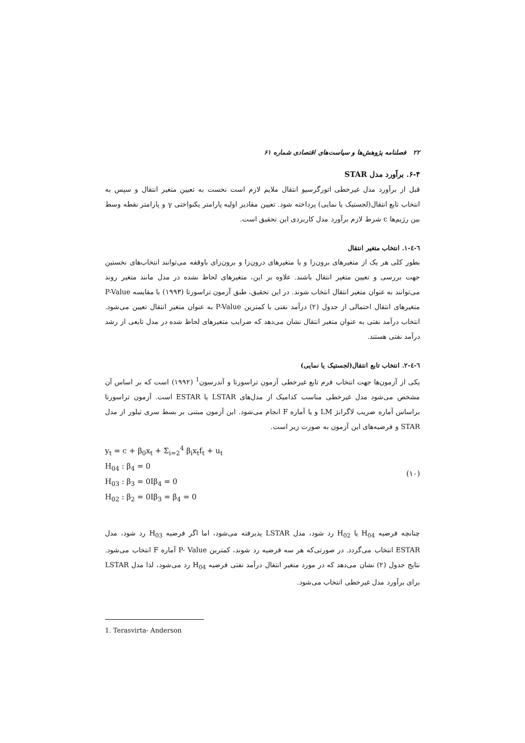۲۲ فصلنامه پژوهش‌ها و سیاست‌های اقتصادی شماره ۶۱
۶-۴. برآورد مدل STAR
قبل از برآورد مدل غیرخطی اتورگرسیو انتقال ملایم لازم است نخست به تعیین متغیر انتقال و سپس به انتخاب تابع انتقال(لجستیک یا نمایی) پرداخته شود. تعیین مقادیر اولیه پارامتر یکنواختی γ و پارامتر نقطه وسط بین رژیم‌ها c شرط لازم برآورد مدل کاربردی این تحقیق است.
٦-٤-١. انتخاب متغیر انتقال
بطور کلی هر یک از متغیرهای برون‌زا و یا متغیرهای درون‌زا و برون‌زای باوقفه می‌توانند انتخاب‌های نخستین جهت بررسی و تعیین متغیر انتقال باشند. علاوه بر این، متغیرهای لحاظ نشده در مدل مانند متغیر روند می‌توانند به عنوان متغیر انتقال انتخاب شوند. در این تحقیق، طبق آزمون تراسورتا (۱۹۹۳) با مقایسه P-Value متغیرهای انتقال احتمالی از جدول (۲) درآمد نفتی با کمترین P-Value به عنوان متغیر انتقال تعیین می‌شود. انتخاب درآمد نفتی به عنوان متغیر انتقال نشان می‌دهد که ضرایب متغیرهای لحاظ شده در مدل تابعی از رشد درآمد نفتی هستند.
٦-٤-٢. انتخاب تابع انتقال(لجستیک یا نمایی)
یکی از آزمون‌ها جهت انتخاب فرم تابع غیرخطی آزمون تراسورتا و آندرسون<sup>1</sup> (۱۹۹۲) است که بر اساس آن مشخص می‌شود مدل غیرخطی مناسب کدامیک از مدل‌های LSTAR یا ESTAR است. آزمون تراسورتا براساس آماره ضریب لاگرانژ LM و یا آماره F انجام می‌شود. این آزمون مبتنی بر بسط سری تیلور از مدل STAR و فرضیه‌های این آزمون به صورت زیر است.
y<sub>t</sub> = c + β<sub>0</sub>x<sub>t</sub> + Σ<sub>i=2</sub><sup>4</sup> β<sub>i</sub>x<sub>t</sub>f<sub>t</sub> + u<sub>t</sub>
H<sub>04</sub> : β<sub>4</sub> = 0
H<sub>03</sub> : β<sub>3</sub> = 0Iβ<sub>4</sub> = 0
H<sub>02</sub> : β<sub>2</sub> = 0Iβ<sub>3</sub> = β<sub>4</sub> = 0
(۱۰)
چنانچه فرضیه H<sub>04</sub> یا H<sub>02</sub> رد شود، مدل LSTAR پذیرفته می‌شود، اما اگر فرضیه H<sub>03</sub> رد شود، مدل ESTAR انتخاب می‌گردد. در صورتی‌که هر سه فرضیه رد شوند، کمترین P- Value آماره F انتخاب می‌شود. نتایج جدول (۲) نشان می‌دهد که در مورد متغیر انتقال درآمد نفتی فرضیه H<sub>04</sub> رد می‌شود، لذا مدل LSTAR برای برآورد مدل غیرخطی انتخاب می‌شود.
1. Terasvirta- Anderson